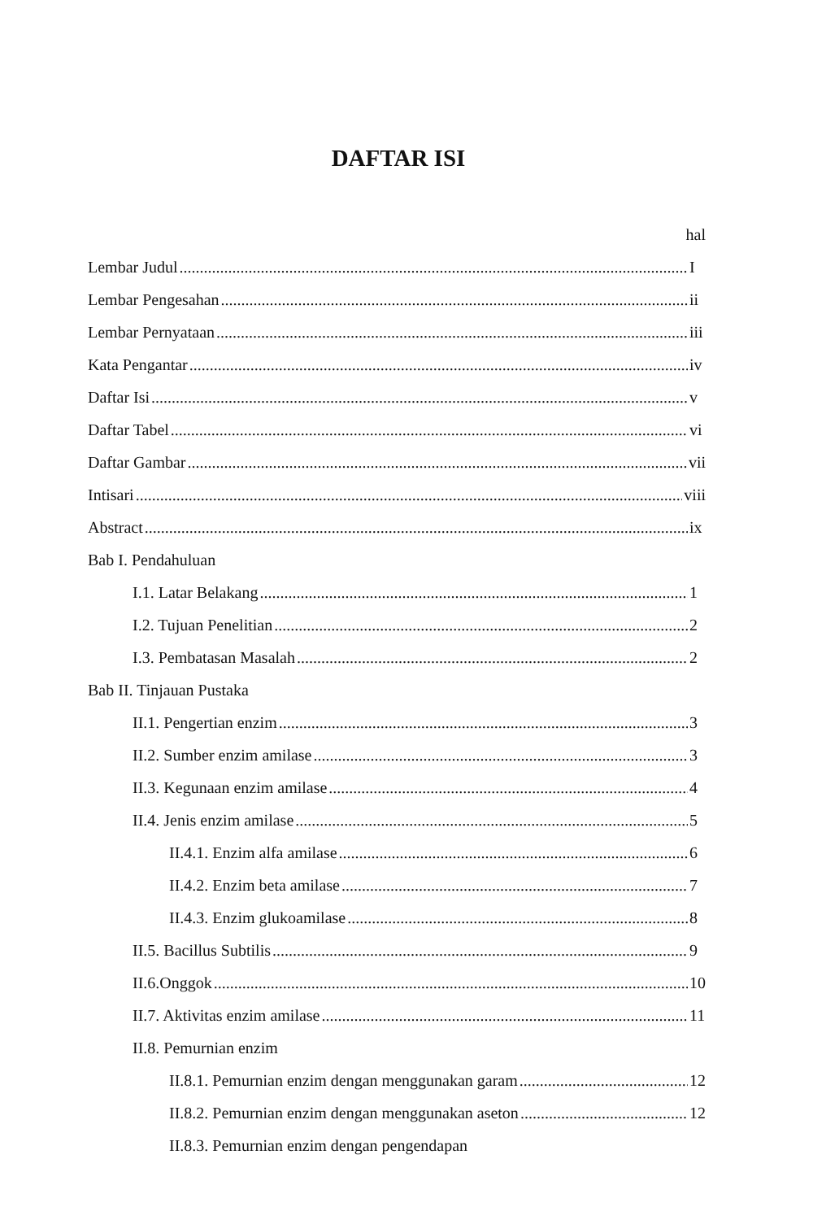DAFTAR ISI
hal
Lembar Judul I
Lembar Pengesahan ii
Lembar Pernyataan iii
Kata Pengantar iv
Daftar Isi v
Daftar Tabel vi
Daftar Gambar vii
Intisari viii
Abstract ix
Bab I. Pendahuluan
I.1. Latar Belakang 1
I.2. Tujuan Penelitian 2
I.3. Pembatasan Masalah 2
Bab II. Tinjauan Pustaka
II.1. Pengertian enzim 3
II.2. Sumber enzim amilase 3
II.3. Kegunaan enzim amilase 4
II.4. Jenis enzim amilase 5
II.4.1. Enzim alfa amilase 6
II.4.2. Enzim beta amilase 7
II.4.3. Enzim glukoamilase 8
II.5. Bacillus Subtilis 9
II.6.Onggok 10
II.7. Aktivitas enzim amilase 11
II.8. Pemurnian enzim
II.8.1. Pemurnian enzim dengan menggunakan garam 12
II.8.2. Pemurnian enzim dengan menggunakan aseton 12
II.8.3. Pemurnian enzim dengan pengendapan